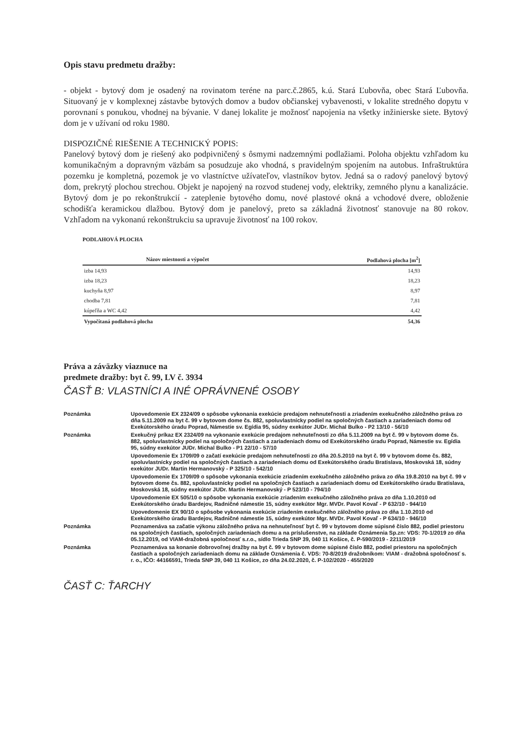Opis stavu predmetu dražby:
- objekt - bytový dom je osadený na rovinatom teréne na parc.č.2865, k.ú. Stará Ľubovňa, obec Stará Ľubovňa. Situovaný je v komplexnej zástavbe bytových domov a budov občianskej vybavenosti, v lokalite stredného dopytu v porovnaní s ponukou, vhodnej na bývanie. V danej lokalite je možnosť napojenia na všetky inžinierske siete. Bytový dom je v užívaní od roku 1980.
DISPOZIČNÉ RIEŠENIE A TECHNICKÝ POPIS:
Panelový bytový dom je riešený ako podpivničený s ôsmymi nadzemnými podlažiami. Poloha objektu vzhľadom ku komunikačným a dopravným väzbám sa posudzuje ako vhodná, s pravidelným spojením na autobus. Infraštruktúra pozemku je kompletná, pozemok je vo vlastníctve užívateľov, vlastníkov bytov. Jedná sa o radový panelový bytový dom, prekrytý plochou strechou. Objekt je napojený na rozvod studenej vody, elektriky, zemného plynu a kanalizácie. Bytový dom je po rekonštrukcií - zateplenie bytového domu, nové plastové okná a vchodové dvere, obloženie schodišťa keramickou dlažbou. Bytový dom je panelový, preto sa základná životnosť stanovuje na 80 rokov. Vzhľadom na vykonanú rekonštrukciu sa upravuje životnosť na 100 rokov.
PODLAHOVÁ PLOCHA
| Názov miestnosti a výpočet | Podlahová plocha [m<sup>2</sup>] |
| --- | --- |
| izba 14,93 | 14,93 |
| izba 18,23 | 18,23 |
| kuchyňa 8,97 | 8,97 |
| chodba 7,81 | 7,81 |
| kúpeľňa a WC 4,42 | 4,42 |
| Vypočítaná podlahová plocha | 54,36 |
Práva a záväzky viaznuce na
predmete dražby: byt č. 99, LV č. 3934
ČASŤ B: VLASTNÍCI A INÉ OPRÁVNENÉ OSOBY
| Poznámka | Upovedomenie EX 2324/09 o spôsobe vykonania exekúcie predajom nehnuteľnosti a zriadením exekučného záložného práva zo dňa 5.11.2009 na byt č. 99 v bytovom dome čs. 882, spoluvlastnícky podiel na spoločných častiach a zariadeniach domu od Exekútorského úradu Poprad, Námestie sv. Egídia 95, súdny exekútor JUDr. Michal Bulko - P2 13/10 - 56/10 |
| Poznámka | Exekučný príkaz EX 2324/09 na vykonanie exekúcie predajom nehnuteľnosti zo dňa 5.11.2009 na byt č. 99 v bytovom dome čs. 882, spoluvlastnícky podiel na spoločných častiach a zariadeniach domu od Exekútorského úradu Poprad, Námestie sv. Egídia 95, súdny exekútor JUDr. Michal Bulko - P1 22/10 - 57/10 |
| | Upovedomenie Ex 1709/09 o začatí exekúcie predajom nehnuteľnosti zo dňa 20.5.2010 na byt č. 99 v bytovom dome čs. 882, spoluvlastnícky podiel na spoločných častiach a zariadeniach domu od Exekútorského úradu Bratislava, Moskovská 18, súdny exekútor JUDr. Martin Hermanovský - P 325/10 - 542/10 |
| | Upovedomenie Ex 1709/09 o spôsobe vykonania exekúcie zriadením exekučného záložného práva zo dňa 19.8.2010 na byt č. 99 v bytovom dome čs. 882, spoluvlastnícky podiel na spoločných častiach a zariadeniach domu od Exekútorského úradu Bratislava, Moskovská 18, súdny exekútor JUDr. Martin Hermanovský - P 523/10 - 794/10 |
| | Upovedomenie EX 505/10 o spôsobe vykonania exekúcie zriadením exekučného záložného práva zo dňa 1.10.2010 od Exekútorského úradu Bardejov, Radničné námestie 15, súdny exekútor Mgr. MVDr. Pavol Kovaľ - P 632/10 - 944/10 |
| | Upovedomenie EX 90/10 o spôsobe vykonania exekúcie zriadením exekučného záložného práva zo dňa 1.10.2010 od Exekútorského úradu Bardejov, Radničné námestie 15, súdny exekútor Mgr. MVDr. Pavol Kovaľ - P 634/10 - 946/10 |
| Poznámka | Poznamenáva sa začatie výkonu záložného práva na nehnuteľnosť byt č. 99 v bytovom dome súpisné číslo 882, podiel priestoru na spoločných častiach, spoločných zariadeniach domu a na príslušenstve, na základe Oznámenia Sp.zn: VDS: 70-1/2019 zo dňa 05.12.2019, od VIAM-dražobná spoločnosť s.r.o., sídlo Trieda SNP 39, 040 11 Košice, č. P-590/2019 - 2211/2019 |
| Poznámka | Poznamenáva sa konanie dobrovoľnej dražby na byt č. 99 v bytovom dome súpisné číslo 882, podiel priestoru na spoločných častiach a spoločných zariadeniach domu na základe Oznámenia č. VDS: 70-8/2019 dražobníkom: VIAM - dražobná spoločnosť s. r. o., IČO: 44166591, Trieda SNP 39, 040 11 Košice, zo dňa 24.02.2020, č. P-102/2020 - 455/2020 |
ČASŤ C: ŤARCHY